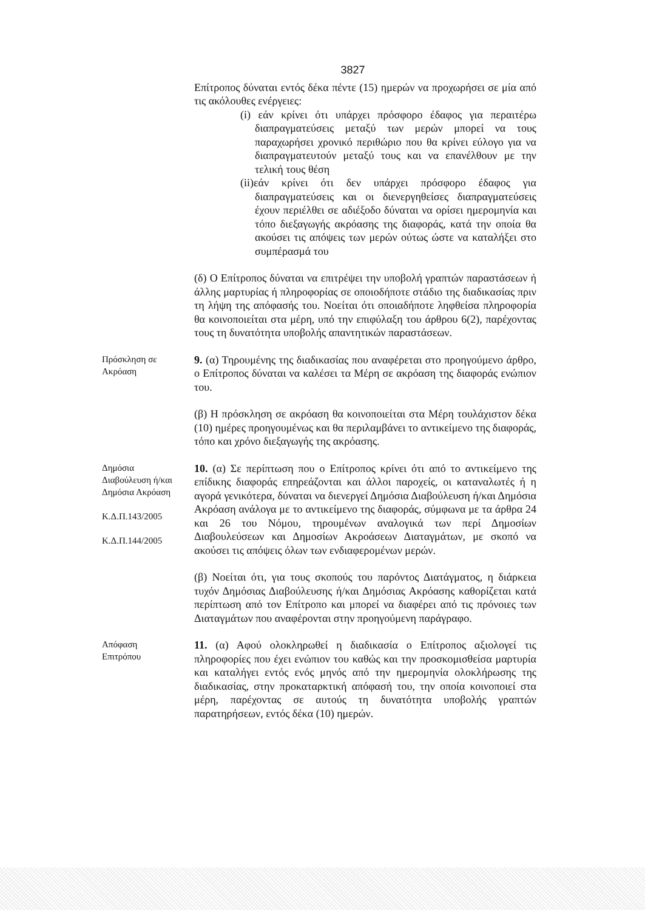3827
Επίτροπος δύναται εντός δέκα πέντε (15) ημερών να προχωρήσει σε μία από τις ακόλουθες ενέργειες:
(i) εάν κρίνει ότι υπάρχει πρόσφορο έδαφος για περαιτέρω διαπραγματεύσεις μεταξύ των μερών μπορεί να τους παραχωρήσει χρονικό περιθώριο που θα κρίνει εύλογο για να διαπραγματευτούν μεταξύ τους και να επανέλθουν με την τελική τους θέση
(ii)εάν κρίνει ότι δεν υπάρχει πρόσφορο έδαφος για διαπραγματεύσεις και οι διενεργηθείσες διαπραγματεύσεις έχουν περιέλθει σε αδιέξοδο δύναται να ορίσει ημερομηνία και τόπο διεξαγωγής ακρόασης της διαφοράς, κατά την οποία θα ακούσει τις απόψεις των μερών ούτως ώστε να καταλήξει στο συμπέρασμά του
(δ) Ο Επίτροπος δύναται να επιτρέψει την υποβολή γραπτών παραστάσεων ή άλλης μαρτυρίας ή πληροφορίας σε οποιοδήποτε στάδιο της διαδικασίας πριν τη λήψη της απόφασής του. Νοείται ότι οποιαδήποτε ληφθείσα πληροφορία θα κοινοποιείται στα μέρη, υπό την επιφύλαξη του άρθρου 6(2), παρέχοντας τους τη δυνατότητα υποβολής απαντητικών παραστάσεων.
Πρόσκληση σε
Ακρόαση
9. (α) Τηρουμένης της διαδικασίας που αναφέρεται στο προηγούμενο άρθρο, ο Επίτροπος δύναται να καλέσει τα Μέρη σε ακρόαση της διαφοράς ενώπιον του.
(β) Η πρόσκληση σε ακρόαση θα κοινοποιείται στα Μέρη τουλάχιστον δέκα (10) ημέρες προηγουμένως και θα περιλαμβάνει το αντικείμενο της διαφοράς, τόπο και χρόνο διεξαγωγής της ακρόασης.
Δημόσια
Διαβούλευση ή/και
Δημόσια Ακρόαση
Κ.Δ.Π.143/2005
Κ.Δ.Π.144/2005
10. (α) Σε περίπτωση που ο Επίτροπος κρίνει ότι από το αντικείμενο της επίδικης διαφοράς επηρεάζονται και άλλοι παροχείς, οι καταναλωτές ή η αγορά γενικότερα, δύναται να διενεργεί Δημόσια Διαβούλευση ή/και Δημόσια Ακρόαση ανάλογα με το αντικείμενο της διαφοράς, σύμφωνα με τα άρθρα 24 και 26 του Νόμου, τηρουμένων αναλογικά των περί Δημοσίων Διαβουλεύσεων και Δημοσίων Ακροάσεων Διαταγμάτων, με σκοπό να ακούσει τις απόψεις όλων των ενδιαφερομένων μερών.
(β) Νοείται ότι, για τους σκοπούς του παρόντος Διατάγματος, η διάρκεια τυχόν Δημόσιας Διαβούλευσης ή/και Δημόσιας Ακρόασης καθορίζεται κατά περίπτωση από τον Επίτροπο και μπορεί να διαφέρει από τις πρόνοιες των Διαταγμάτων που αναφέρονται στην προηγούμενη παράγραφο.
Απόφαση
Επιτρόπου
11. (α) Αφού ολοκληρωθεί η διαδικασία ο Επίτροπος αξιολογεί τις πληροφορίες που έχει ενώπιον του καθώς και την προσκομισθείσα μαρτυρία και καταλήγει εντός ενός μηνός από την ημερομηνία ολοκλήρωσης της διαδικασίας, στην προκαταρκτική απόφασή του, την οποία κοινοποιεί στα μέρη, παρέχοντας σε αυτούς τη δυνατότητα υποβολής γραπτών παρατηρήσεων, εντός δέκα (10) ημερών.